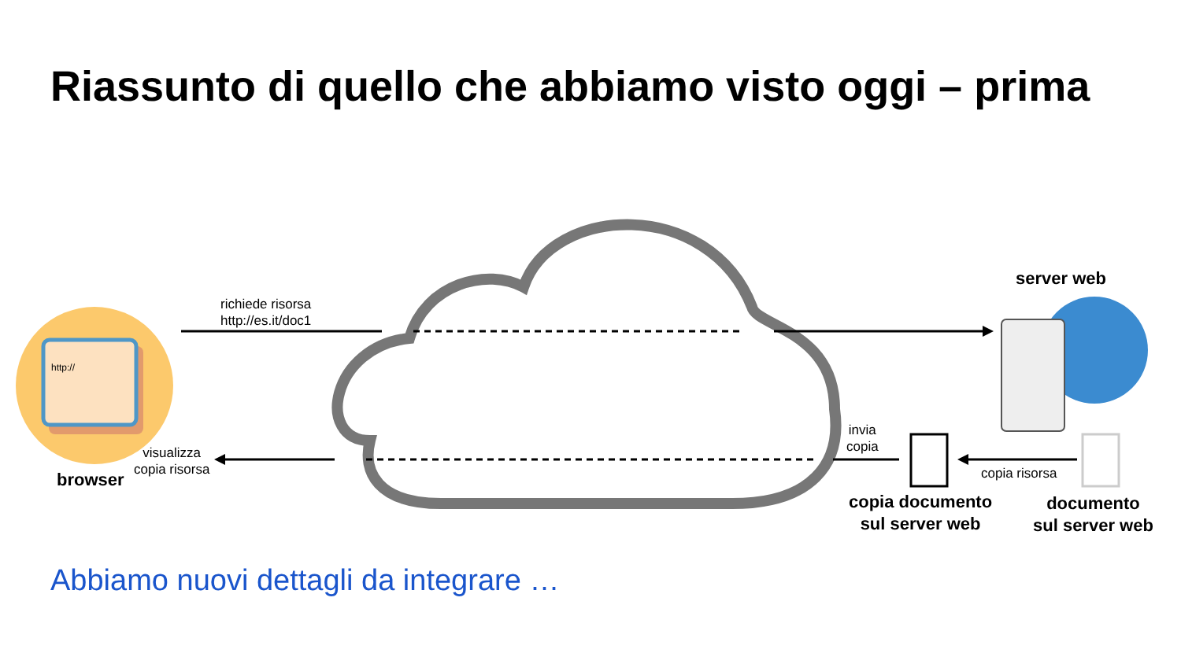http://
Riassunto di quello che abbiamo visto oggi – prima
richiede risorsa
http://es.it/doc1
server web
visualizza
copia risorsa
browser
invia
copia
copia risorsa
copia documento
sul server web
documento
sul server web
Abbiamo nuovi dettagli da integrare …